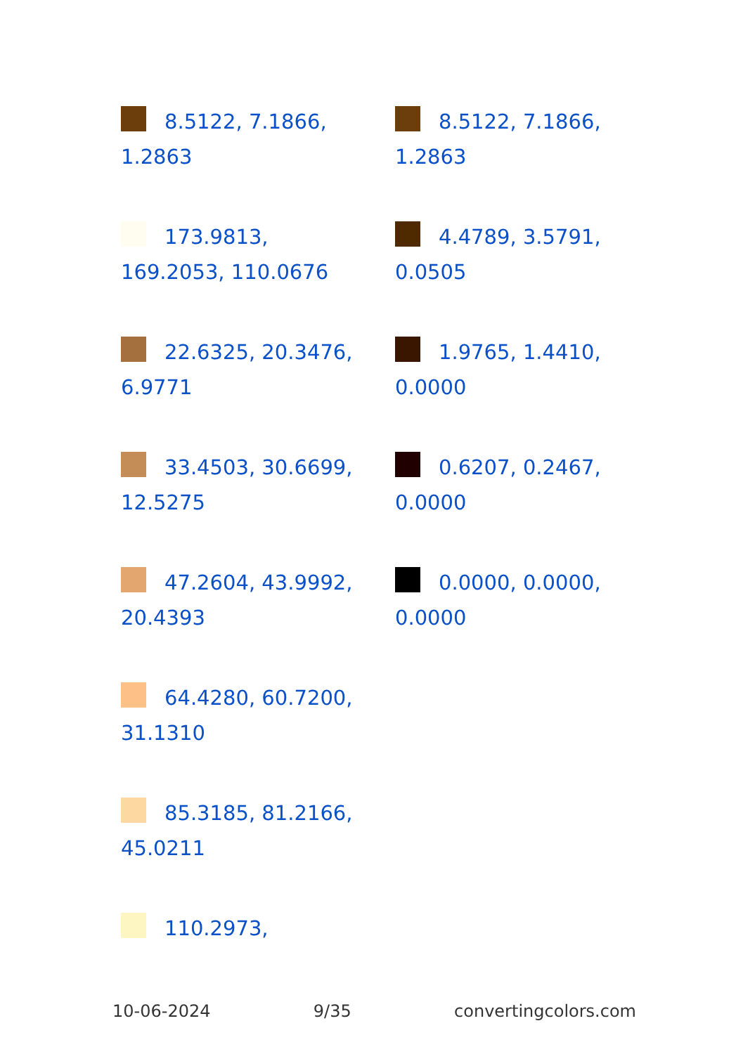8.5122, 7.1866, 1.2863
173.9813, 169.2053, 110.0676
22.6325, 20.3476, 6.9771
33.4503, 30.6699, 12.5275
47.2604, 43.9992, 20.4393
64.4280, 60.7200, 31.1310
85.3185, 81.2166, 45.0211
110.2973,
8.5122, 7.1866, 1.2863
4.4789, 3.5791, 0.0505
1.9765, 1.4410, 0.0000
0.6207, 0.2467, 0.0000
0.0000, 0.0000, 0.0000
10-06-2024 9/35 convertingcolors.com